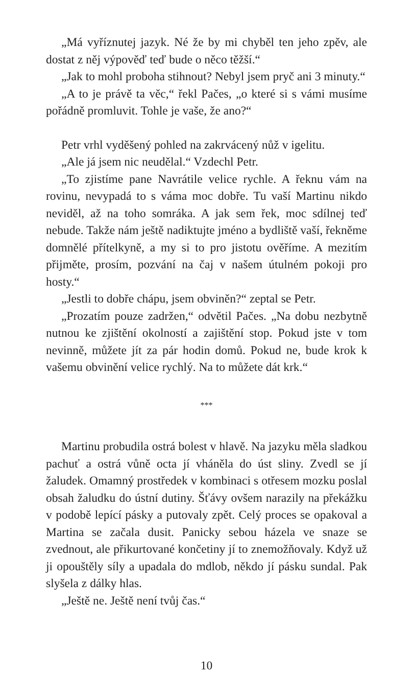„Má vyříznutej jazyk. Né že by mi chyběl ten jeho zpěv, ale dostat z něj výpověď teď bude o něco těžší.“
„Jak to mohl proboha stihnout? Nebyl jsem pryč ani 3 minuty.“
„A to je právě ta věc,“ řekl Pačes, „o které si s vámi musíme pořádně promluvit. Tohle je vaše, že ano?“
Petr vrhl vyděšený pohled na zakrvácený nůž v igelitu.
„Ale já jsem nic neudělal.“ Vzdechl Petr.
„To zjistíme pane Navrátile velice rychle. A řeknu vám na rovinu, nevypadá to s váma moc dobře. Tu vaší Martinu nikdo neviděl, až na toho somráka. A jak sem řek, moc sdílnej teď nebude. Takže nám ještě nadiktujte jméno a bydliště vaší, řekněme domnělé přítelkyně, a my si to pro jistotu ověříme. A mezitím přijměte, prosím, pozvání na čaj v našem útulném pokoji pro hosty.“
„Jestli to dobře chápu, jsem obviněn?“ zeptal se Petr.
„Prozatím pouze zadržen,“ odvětil Pačes. „Na dobu nezbytně nutnou ke zjištění okolností a zajištění stop. Pokud jste v tom nevinně, můžete jít za pár hodin domů. Pokud ne, bude krok k vašemu obvinění velice rychlý. Na to můžete dát krk.“
***
Martinu probudila ostrá bolest v hlavě. Na jazyku měla sladkou pachuť a ostrá vůně octa jí vháněla do úst sliny. Zvedl se jí žaludek. Omamný prostředek v kombinaci s otřesem mozku poslal obsah žaludku do ústní dutiny. Šťávy ovšem narazily na překážku v podobě lepící pásky a putovaly zpět. Celý proces se opakoval a Martina se začala dusit. Panicky sebou házela ve snaze se zvednout, ale přikurtované končetiny jí to znemožňovaly. Když už ji opouštěly síly a upadala do mdlob, někdo jí pásku sundal. Pak slyšela z dálky hlas.
„Ještě ne. Ještě není tvůj čas.“
10